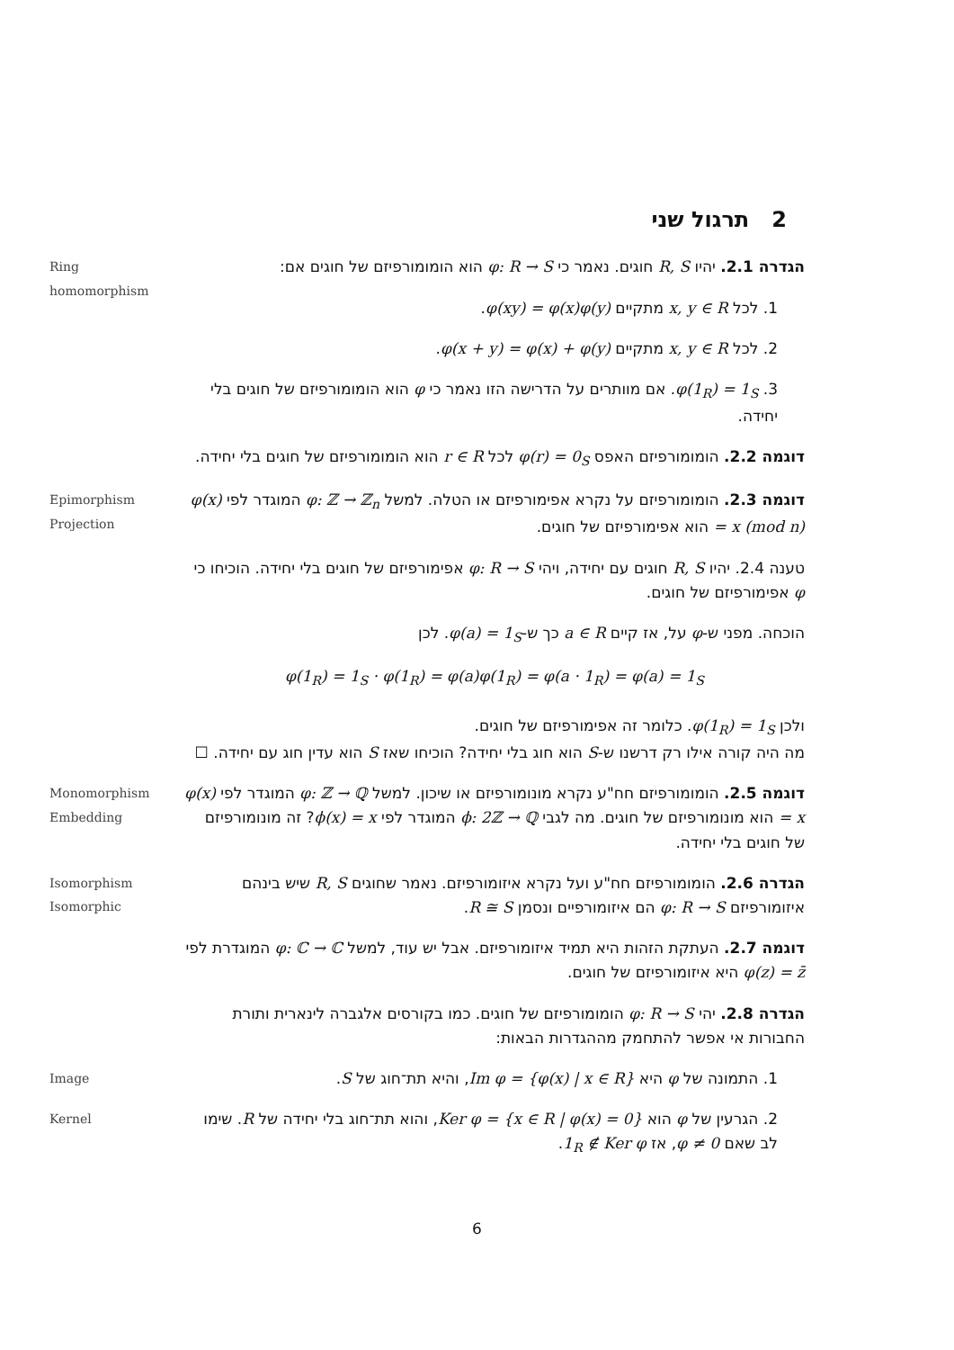2 תרגול שני
Ring
homomorphism
הגדרה 2.1. יהיו R, S חוגים. נאמר כי φ: R → S הוא הומומורפיזם של חוגים אם:
1. לכל x, y ∈ R מתקיים φ(xy) = φ(x)φ(y).
2. לכל x, y ∈ R מתקיים φ(x + y) = φ(x) + φ(y).
3. φ(1<sub>R</sub>) = 1<sub>S</sub>. אם מוותרים על הדרישה הזו נאמר כי φ הוא הומומורפיזם של חוגים בלי יחידה.
דוגמה 2.2. הומומורפיזם האפס φ(r) = 0<sub>S</sub> לכל r ∈ R הוא הומומורפיזם של חוגים בלי יחידה.
Epimorphism
Projection
דוגמה 2.3. הומומורפיזם על נקרא אפימורפיזם או הטלה. למשל φ: ℤ → ℤ<sub>n</sub> המוגדר לפי φ(x) = x (mod n) הוא אפימורפיזם של חוגים.
טענה 2.4. יהיו R, S חוגים עם יחידה, ויהי φ: R → S אפימורפיזם של חוגים בלי יחידה. הוכיחו כי φ אפימורפיזם של חוגים.
הוכחה. מפני ש-φ על, אז קיים a ∈ R כך ש-φ(a) = 1<sub>S</sub>. לכן
φ(1<sub>R</sub>) = 1<sub>S</sub> · φ(1<sub>R</sub>) = φ(a)φ(1<sub>R</sub>) = φ(a · 1<sub>R</sub>) = φ(a) = 1<sub>S</sub>
ולכן φ(1<sub>R</sub>) = 1<sub>S</sub>. כלומר זה אפימורפיזם של חוגים.
מה היה קורה אילו רק דרשנו ש-S הוא חוג בלי יחידה? הוכיחו שאז S הוא עדין חוג עם יחידה. ☐
Monomorphism
Embedding
דוגמה 2.5. הומומורפיזם חח"ע נקרא מונומורפיזם או שיכון. למשל φ: ℤ → ℚ המוגדר לפי φ(x) = x הוא מונומורפיזם של חוגים. מה לגבי ϕ: 2ℤ → ℚ המוגדר לפי ϕ(x) = x? זה מונומורפיזם של חוגים בלי יחידה.
Isomorphism
Isomorphic
הגדרה 2.6. הומומורפיזם חח"ע ועל נקרא איזומורפיזם. נאמר שחוגים R, S שיש בינהם איזומורפיזם φ: R → S הם איזומורפיים ונסמן R ≅ S.
דוגמה 2.7. העתקת הזהות היא תמיד איזומורפיזם. אבל יש עוד, למשל φ: ℂ → ℂ המוגדרת לפי φ(z) = z̄ היא איזומורפיזם של חוגים.
הגדרה 2.8. יהי φ: R → S הומומורפיזם של חוגים. כמו בקורסים אלגברה לינארית ותורת החבורות אי אפשר להתחמק מההגדרות הבאות:
Image
1. התמונה של φ היא Im φ = {φ(x) | x ∈ R}, והיא תת־חוג של S.
Kernel
2. הגרעין של φ הוא Ker φ = {x ∈ R | φ(x) = 0}, והוא תת־חוג בלי יחידה של R. שימו לב שאם φ ≠ 0, אז 1<sub>R</sub> ∉ Ker φ.
6